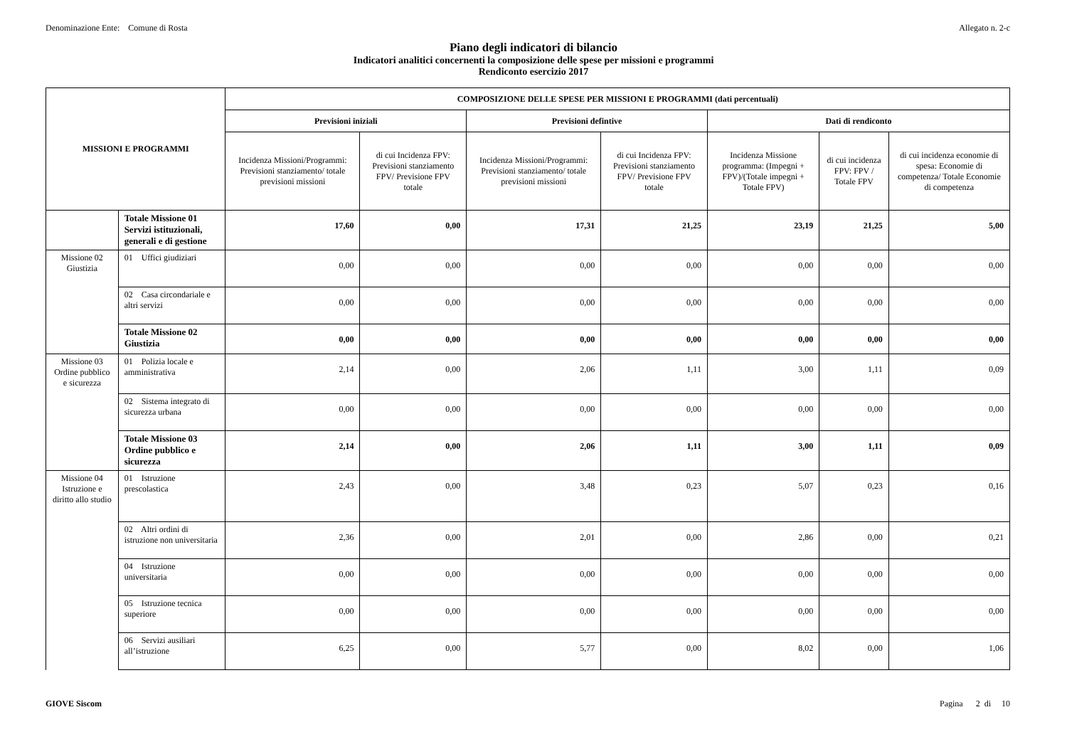Denominazione Ente: Comune di Rosta Allegato n. 2-c
Piano degli indicatori di bilancio
Indicatori analitici concernenti la composizione delle spese per missioni e programmi
Rendiconto esercizio 2017
| MISSIONI E PROGRAMMI | | COMPOSIZIONE DELLE SPESE PER MISSIONI E PROGRAMMI (dati percentuali) | | | | | | |
| --- | --- | --- | --- | --- | --- | --- | --- | --- |
| | | Previsioni iniziali | | Previsioni defintive | | Dati di rendiconto | | |
| | | Incidenza Missioni/Programmi: Previsioni stanziamento/ totale previsioni missioni | di cui Incidenza FPV: Previsioni stanziamento FPV/ Previsione FPV totale | Incidenza Missioni/Programmi: Previsioni stanziamento/ totale previsioni missioni | di cui Incidenza FPV: Previsioni stanziamento FPV/ Previsione FPV totale | Incidenza Missione programma: (Impegni + FPV)/(Totale impegni + Totale FPV) | di cui incidenza FPV: FPV / Totale FPV | di cui incidenza economie di spesa: Economie di competenza/ Totale Economie di competenza |
| | Totale Missione 01 Servizi istituzionali, generali e di gestione | 17,60 | 0,00 | 17,31 | 21,25 | 23,19 | 21,25 | 5,00 |
| Missione 02 Giustizia | 01 Uffici giudiziari | 0,00 | 0,00 | 0,00 | 0,00 | 0,00 | 0,00 | 0,00 |
| | 02 Casa circondariale e altri servizi | 0,00 | 0,00 | 0,00 | 0,00 | 0,00 | 0,00 | 0,00 |
| | Totale Missione 02 Giustizia | 0,00 | 0,00 | 0,00 | 0,00 | 0,00 | 0,00 | 0,00 |
| Missione 03 Ordine pubblico e sicurezza | 01 Polizia locale e amministrativa | 2,14 | 0,00 | 2,06 | 1,11 | 3,00 | 1,11 | 0,09 |
| | 02 Sistema integrato di sicurezza urbana | 0,00 | 0,00 | 0,00 | 0,00 | 0,00 | 0,00 | 0,00 |
| | Totale Missione 03 Ordine pubblico e sicurezza | 2,14 | 0,00 | 2,06 | 1,11 | 3,00 | 1,11 | 0,09 |
| Missione 04 Istruzione e diritto allo studio | 01 Istruzione prescolastica | 2,43 | 0,00 | 3,48 | 0,23 | 5,07 | 0,23 | 0,16 |
| | 02 Altri ordini di istruzione non universitaria | 2,36 | 0,00 | 2,01 | 0,00 | 2,86 | 0,00 | 0,21 |
| | 04 Istruzione universitaria | 0,00 | 0,00 | 0,00 | 0,00 | 0,00 | 0,00 | 0,00 |
| | 05 Istruzione tecnica superiore | 0,00 | 0,00 | 0,00 | 0,00 | 0,00 | 0,00 | 0,00 |
| | 06 Servizi ausiliari all’istruzione | 6,25 | 0,00 | 5,77 | 0,00 | 8,02 | 0,00 | 1,06 |
GIOVE Siscom Pagina 2 di 10